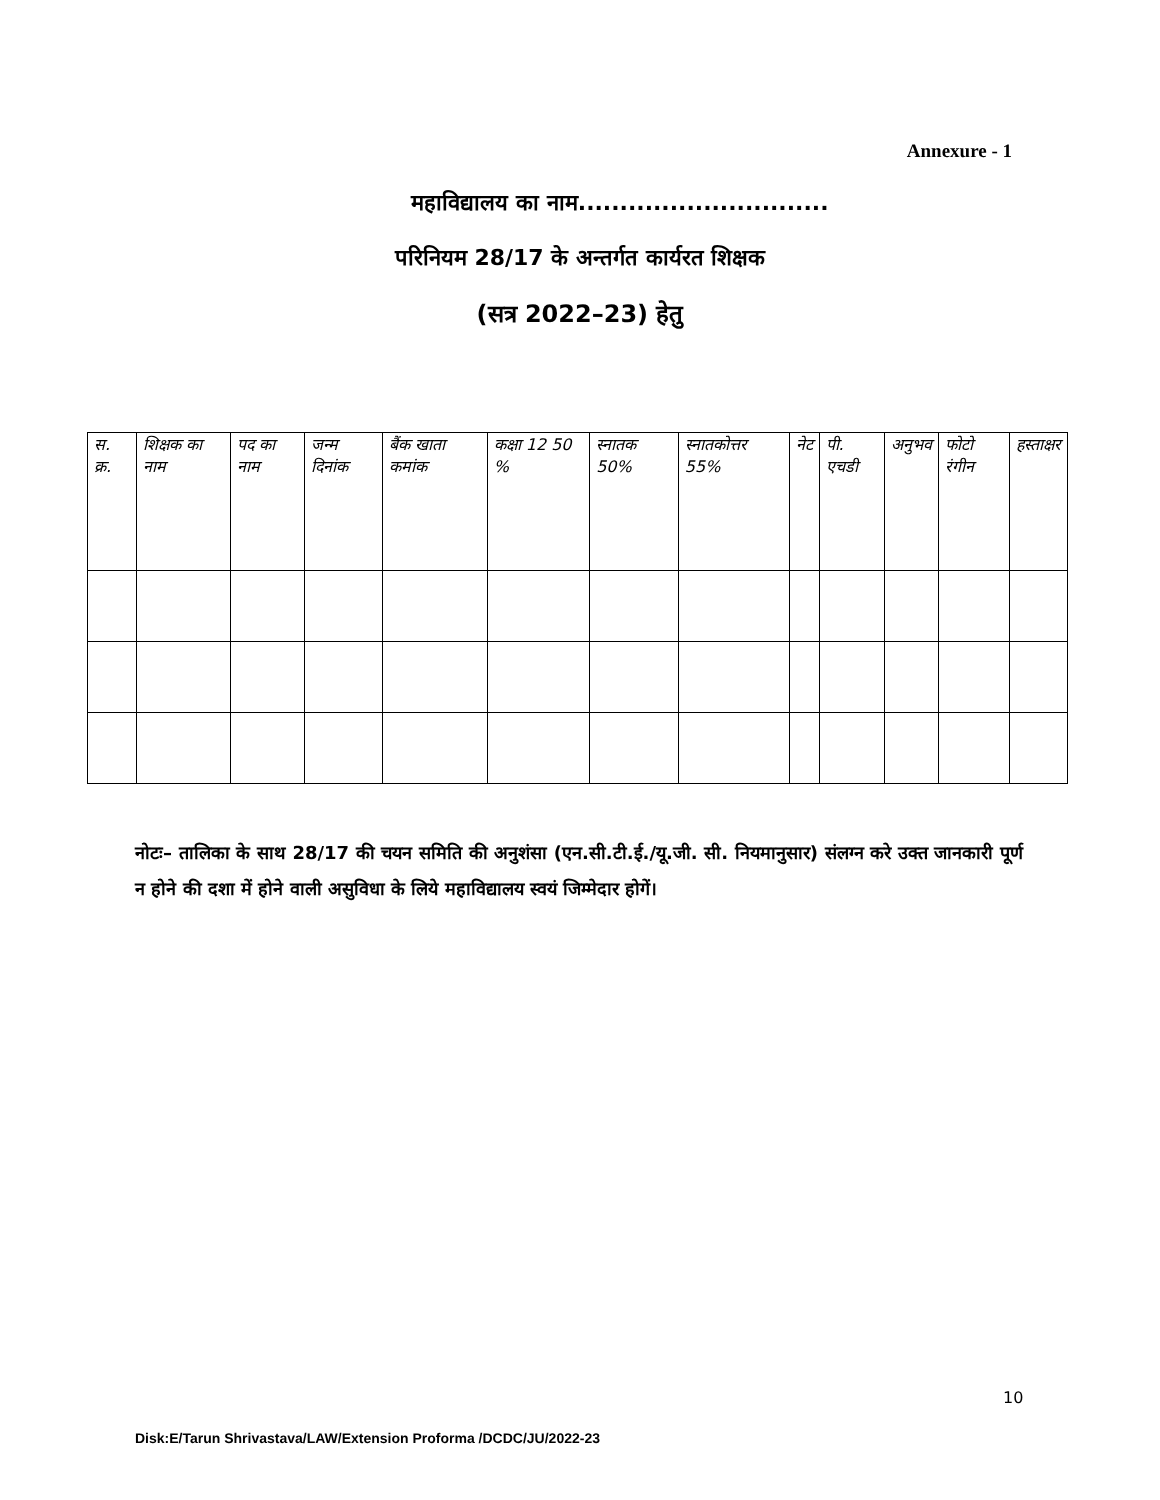Annexure - 1
महाविद्यालय का नाम..............................
परिनियम 28/17 के अन्तर्गत कार्यरत शिक्षक
(सत्र 2022–23) हेतु
| स. क्र. | शिक्षक का नाम | पद का नाम | जन्म दिनांक | बैंक खाता कमांक | कक्षा 12 50 % | स्नातक 50% | स्नातकोत्तर 55% | नेट | पी. एचडी | अनुभव | फोटो रंगीन | हस्ताक्षर |
| --- | --- | --- | --- | --- | --- | --- | --- | --- | --- | --- | --- | --- |
नोटः– तालिका के साथ 28/17 की चयन समिति की अनुशंसा (एन.सी.टी.ई./यू.जी. सी. नियमानुसार) संलग्न करे उक्त जानकारी पूर्ण न होने की दशा में होने वाली असुविधा के लिये महाविद्यालय स्वयं जिम्मेदार होगें।
10
Disk:E/Tarun Shrivastava/LAW/Extension Proforma /DCDC/JU/2022-23